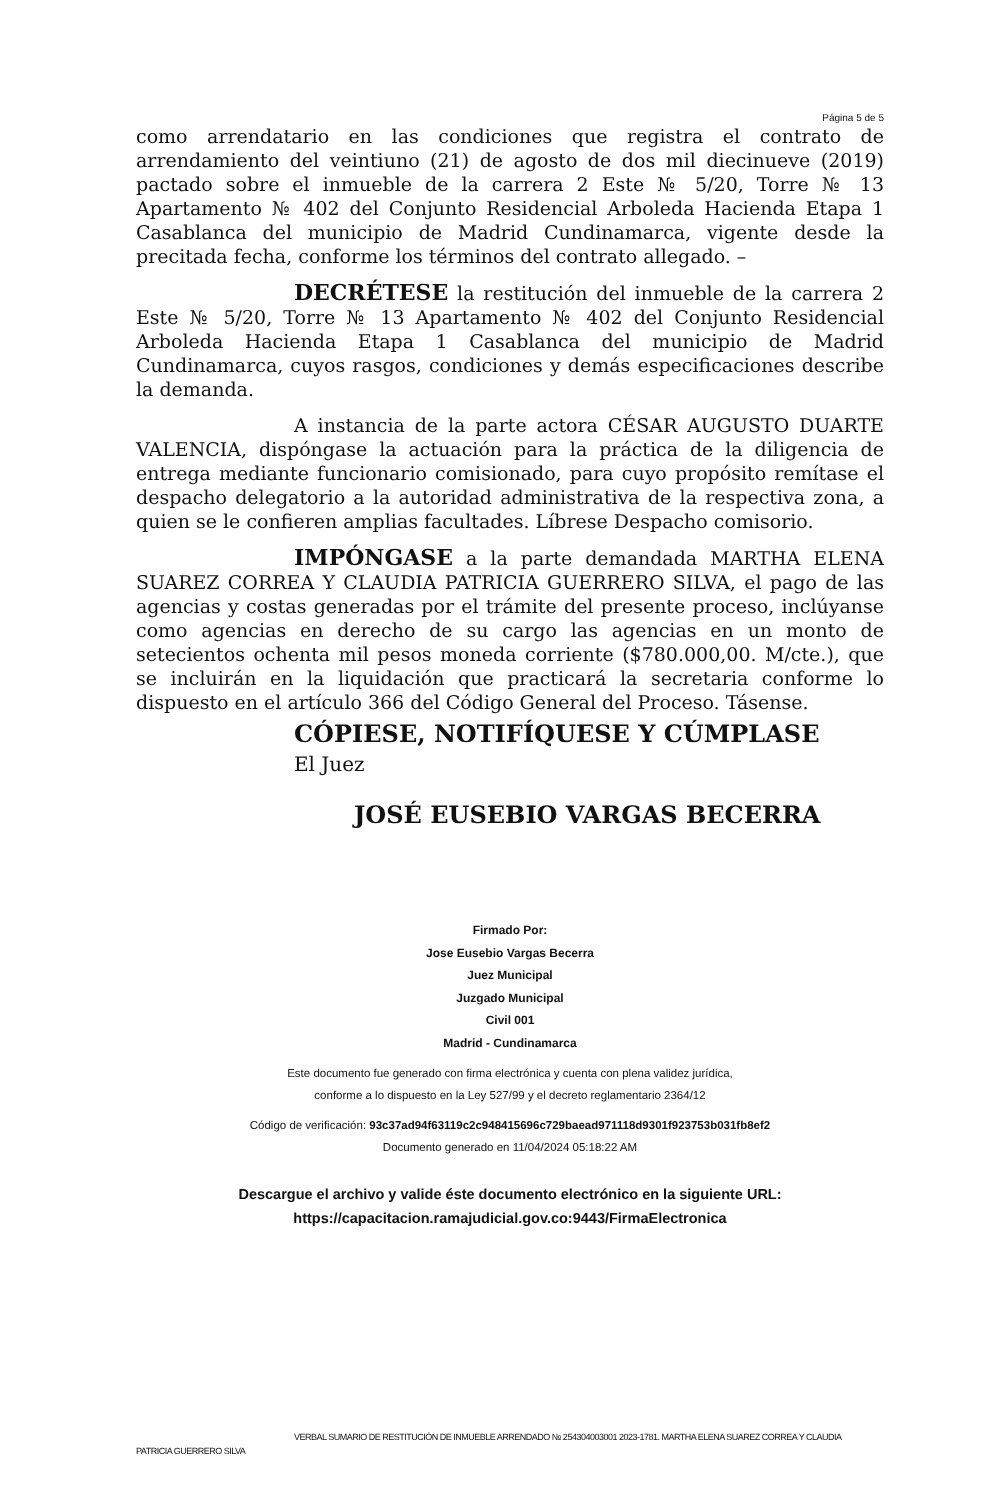Página 5 de 5
como arrendatario en las condiciones que registra el contrato de arrendamiento del veintiuno (21) de agosto de dos mil diecinueve (2019) pactado sobre el inmueble de la carrera 2 Este № 5/20, Torre № 13 Apartamento № 402 del Conjunto Residencial Arboleda Hacienda Etapa 1 Casablanca del municipio de Madrid Cundinamarca, vigente desde la precitada fecha, conforme los términos del contrato allegado. –
DECRÉTESE la restitución del inmueble de la carrera 2 Este № 5/20, Torre № 13 Apartamento № 402 del Conjunto Residencial Arboleda Hacienda Etapa 1 Casablanca del municipio de Madrid Cundinamarca, cuyos rasgos, condiciones y demás especificaciones describe la demanda.
A instancia de la parte actora CÉSAR AUGUSTO DUARTE VALENCIA, dispóngase la actuación para la práctica de la diligencia de entrega mediante funcionario comisionado, para cuyo propósito remítase el despacho delegatorio a la autoridad administrativa de la respectiva zona, a quien se le confieren amplias facultades. Líbrese Despacho comisorio.
IMPÓNGASE a la parte demandada MARTHA ELENA SUAREZ CORREA Y CLAUDIA PATRICIA GUERRERO SILVA, el pago de las agencias y costas generadas por el trámite del presente proceso, inclúyanse como agencias en derecho de su cargo las agencias en un monto de setecientos ochenta mil pesos moneda corriente ($780.000,00. M/cte.), que se incluirán en la liquidación que practicará la secretaria conforme lo dispuesto en el artículo 366 del Código General del Proceso. Tásense.
CÓPIESE, NOTIFÍQUESE Y CÚMPLASE
El Juez
JOSÉ EUSEBIO VARGAS BECERRA
Firmado Por:
Jose Eusebio Vargas Becerra
Juez Municipal
Juzgado Municipal
Civil 001
Madrid - Cundinamarca
Este documento fue generado con firma electrónica y cuenta con plena validez jurídica,
conforme a lo dispuesto en la Ley 527/99 y el decreto reglamentario 2364/12
Código de verificación: 93c37ad94f63119c2c948415696c729baead971118d9301f923753b031fb8ef2
Documento generado en 11/04/2024 05:18:22 AM
Descargue el archivo y valide éste documento electrónico en la siguiente URL:
https://capacitacion.ramajudicial.gov.co:9443/FirmaElectronica
VERBAL SUMARIO DE RESTITUCIÓN DE INMUEBLE ARRENDADO № 254304003001 2023-1781. MARTHA ELENA SUAREZ CORREA Y CLAUDIA
PATRICIA GUERRERO SILVA